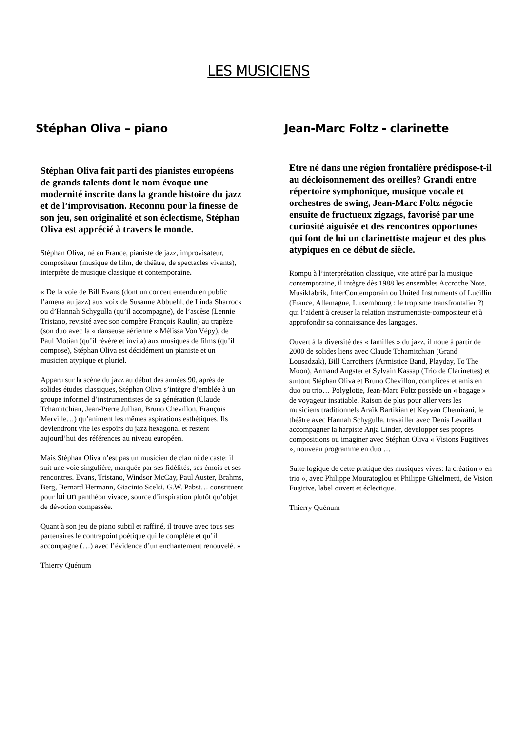LES MUSICIENS
Stéphan Oliva – piano
Stéphan Oliva fait parti des pianistes européens de grands talents dont le nom évoque une modernité inscrite dans la grande histoire du jazz et de l’improvisation. Reconnu pour la finesse de son jeu, son originalité et son éclectisme, Stéphan Oliva est apprécié à travers le monde.
Stéphan Oliva, né en France, pianiste de jazz, improvisateur, compositeur (musique de film, de théâtre, de spectacles vivants), interprète de musique classique et contemporaine.
« De la voie de Bill Evans (dont un concert entendu en public l’amena au jazz) aux voix de Susanne Abbuehl, de Linda Sharrock ou d’Hannah Schygulla (qu’il accompagne), de l’ascèse (Lennie Tristano, revisité avec son compère François Raulin) au trapèze (son duo avec la « danseuse aérienne » Mélissa Von Vépy), de Paul Motian (qu’il révère et invita) aux musiques de films (qu’il compose), Stéphan Oliva est décidément un pianiste et un musicien atypique et pluriel.
Apparu sur la scène du jazz au début des années 90, après de solides études classiques, Stéphan Oliva s’intègre d’emblée à un groupe informel d’instrumentistes de sa génération (Claude Tchamitchian, Jean-Pierre Jullian, Bruno Chevillon, François Merville…) qu’animent les mêmes aspirations esthétiques. Ils deviendront vite les espoirs du jazz hexagonal et restent aujourd’hui des références au niveau européen.
Mais Stéphan Oliva n’est pas un musicien de clan ni de caste: il suit une voie singulière, marquée par ses fidélités, ses émois et ses rencontres. Evans, Tristano, Windsor McCay, Paul Auster, Brahms, Berg, Bernard Hermann, Giacinto Scelsi, G.W. Pabst… constituent pour lui un panthéon vivace, source d’inspiration plutôt qu’objet de dévotion compassée.
Quant à son jeu de piano subtil et raffiné, il trouve avec tous ses partenaires le contrepoint poétique qui le complète et qu’il accompagne (…) avec l’évidence d’un enchantement renouvelé. »
Thierry Quénum
Jean-Marc Foltz - clarinette
Etre né dans une région frontalière prédispose-t-il au décloisonnement des oreilles? Grandi entre répertoire symphonique, musique vocale et orchestres de swing, Jean-Marc Foltz négocie ensuite de fructueux zigzags, favorisé par une curiosité aiguisée et des rencontres opportunes qui font de lui un clarinettiste majeur et des plus atypiques en ce début de siècle.
Rompu à l’interprétation classique, vite attiré par la musique contemporaine, il intègre dès 1988 les ensembles Accroche Note, Musikfabrik, InterContemporain ou United Instruments of Lucillin (France, Allemagne, Luxembourg : le tropisme transfrontalier ?) qui l’aident à creuser la relation instrumentiste-compositeur et à approfondir sa connaissance des langages.
Ouvert à la diversité des « familles » du jazz, il noue à partir de 2000 de solides liens avec Claude Tchamitchian (Grand Lousadzak), Bill Carrothers (Armistice Band, Playday, To The Moon), Armand Angster et Sylvain Kassap (Trio de Clarinettes) et surtout Stéphan Oliva et Bruno Chevillon, complices et amis en duo ou trio… Polyglotte, Jean-Marc Foltz possède un « bagage » de voyageur insatiable. Raison de plus pour aller vers les musiciens traditionnels Araïk Bartikian et Keyvan Chemirani, le théâtre avec Hannah Schygulla, travailler avec Denis Levaillant accompagner la harpiste Anja Linder, développer ses propres compositions ou imaginer avec Stéphan Oliva « Visions Fugitives », nouveau programme en duo …
Suite logique de cette pratique des musiques vives: la création « en trio », avec Philippe Mouratoglou et Philippe Ghielmetti, de Vision Fugitive, label ouvert et éclectique.
Thierry Quénum